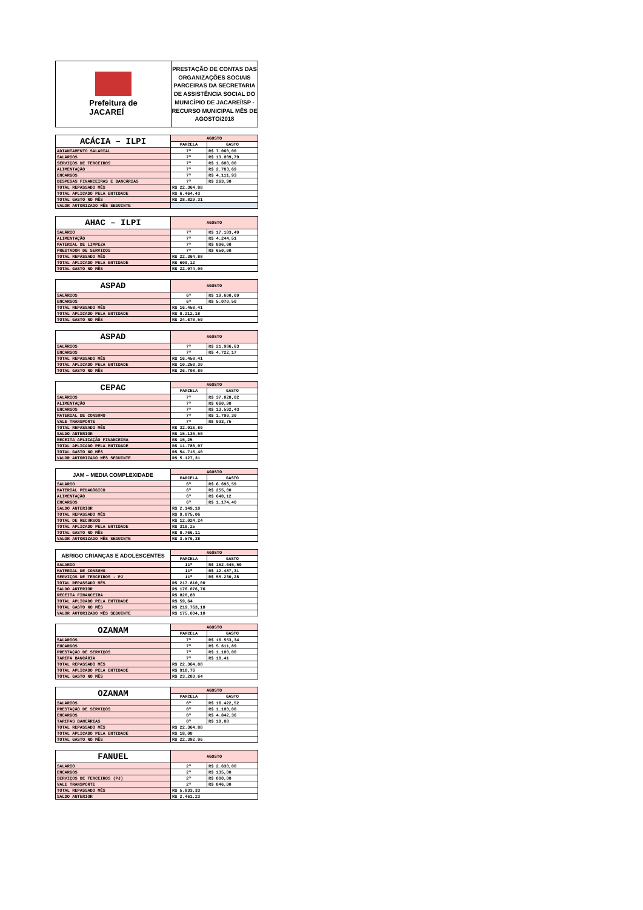Prefeitura de
JACAREÍ
PRESTAÇÃO DE CONTAS DAS ORGANIZAÇÕES SOCIAIS PARCEIRAS DA SECRETARIA DE ASSISTÊNCIA SOCIAL DO MUNICÍPIO DE JACAREÍ/SP - RECURSO MUNICIPAL MÊS DE AGOSTO/2018
| ACÁCIA – ILPI | AGOSTO | |
| --- | --- | --- |
| | PARCELA | GASTO |
| ADIANTAMENTO SALARIAL | 7ª | R$ 7.060,00 |
| SALÁRIOS | 7ª | R$ 13.009,79 |
| SERVIÇOS DE TERCEIROS | 7ª | R$ 1.600,00 |
| ALIMENTAÇÃO | 7ª | R$ 2.783,69 |
| ENCARGOS | 7ª | R$ 4.111,93 |
| DESPESAS FINANCEIRAS E BANCÁRIAS | 7ª | R$ 263,90 |
| TOTAL REPASSADO MÊS | R$ 22.364,88 | |
| TOTAL APLICADO PELA ENTIDADE | R$ 6.464,43 | |
| TOTAL GASTO NO MÊS | R$ 28.829,31 | |
| VALOR AUTORIZADO MÊS SEGUINTE | | |
| AHAC – ILPI | AGOSTO | |
| --- | --- | --- |
| SALÁRIO | 7ª | R$ 17.183,49 |
| ALIMENTAÇÃO | 7ª | R$ 4.244,51 |
| MATERIAL DE LIMPEZA | 7ª | R$ 896,00 |
| PRESTADOR DE SERVIÇOS | 7ª | R$ 650,00 |
| TOTAL REPASSADO MÊS | R$ 22.364,88 | |
| TOTAL APLICADO PELA ENTIDADE | R$ 609,12 | |
| TOTAL GASTO NO MÊS | R$ 22.974,00 | |
| ASPAD | AGOSTO | |
| --- | --- | --- |
| SALÁRIOS | 6ª | R$ 19.600,09 |
| ENCARGOS | 6ª | R$ 5.070,50 |
| TOTAL REPASSADO MÊS | R$ 16.458,41 | |
| TOTAL APLICADO PELA ENTIDADE | R$ 8.212,18 | |
| TOTAL GASTO NO MÊS | R$ 24.670,59 | |
| ASPAD | AGOSTO | |
| --- | --- | --- |
| SALÁRIOS | 7ª | R$ 21.986,63 |
| ENCARGOS | 7ª | R$ 4.722,17 |
| TOTAL REPASSADO MÊS | R$ 16.458,41 | |
| TOTAL APLICADO PELA ENTIDADE | R$ 10.250,39 | |
| TOTAL GASTO NO MÊS | R$ 26.708,80 | |
| CEPAC | AGOSTO | |
| --- | --- | --- |
| | PARCELA | GASTO |
| SALÁRIOS | 7ª | R$ 37.828,02 |
| ALIMENTAÇÃO | 7ª | R$ 660,90 |
| ENCARGOS | 7ª | R$ 13.592,43 |
| MATERIAL DE CONSUMO | 7ª | R$ 1.700,30 |
| VALE TRANSPORTE | 7ª | R$ 933,75 |
| TOTAL REPASSADO MÊS | R$ 32.916,89 | |
| SALDO ANTERIOR | R$ 15.130,50 | |
| RECEITA APLICAÇÃO FINANCEIRA | R$ 15,25 | |
| TOTAL APLICADO PELA ENTIDADE | R$ 11.780,07 | |
| TOTAL GASTO NO MÊS | R$ 54.715,40 | |
| VALOR AUTORIZADO MÊS SEGUINTE | R$ 5.127,31 | |
| JAM – MEDIA COMPLEXIDADE | AGOSTO | |
| --- | --- | --- |
| | PARCELA | GASTO |
| SALÁRIO | 6ª | R$ 6.696,59 |
| MATERIAL PEDAGÓGICO | 6ª | R$ 255,00 |
| ALIMENTAÇÃO | 6ª | R$ 640,12 |
| ENCARGOS | 6ª | R$ 1.174,40 |
| SALDO ANTERIOR | R$ 2.149,18 | |
| TOTAL REPASSADO MÊS | R$ 9.875,06 | |
| TOTAL DE RECURSOS | R$ 12.024,24 | |
| TOTAL APLICADO PELA ENTIDADE | R$ 318,25 | |
| TOTAL GASTO NO MÊS | R$ 8.766,11 | |
| VALOR AUTORIZADO MÊS SEGUINTE | R$ 3.576,38 | |
| ABRIGO CRIANÇAS E ADOLESCENTES | AGOSTO | |
| --- | --- | --- |
| | PARCELA | GASTO |
| SALARIO | 11ª | R$ 152.045,59 |
| MATERIAL DE CONSUMO | 11ª | R$ 12.487,31 |
| SERVIÇOS DE TERCEIROS - PJ | 11ª | R$ 55.230,28 |
| TOTAL REPASSADO MÊS | R$ 217.810,00 | |
| SALDO ANTERIOR | R$ 176.076,76 | |
| RECEITA FINANCEIRA | R$ 820,88 | |
| TOTAL APLICADO PELA ENTIDADE | R$ 59,64 | |
| TOTAL GASTO NO MÊS | R$ 219.763,18 | |
| VALOR AUTORIZADO MÊS SEGUINTE | R$ 175.004,10 | |
| OZANAM | AGOSTO | |
| --- | --- | --- |
| | PARCELA | GASTO |
| SALÁRIOS | 7ª | R$ 16.553,34 |
| ENCARGOS | 7ª | R$ 5.611,89 |
| PRESTAÇÃO DE SERVIÇOS | 7ª | R$ 1.100,00 |
| TARIFA BANCÁRIA | 7ª | R$ 18,41 |
| TOTAL REPASSADO MÊS | R$ 22.364,88 | |
| TOTAL APLICADO PELA ENTIDADE | R$ 918,76 | |
| TOTAL GASTO NO MÊS | R$ 23.283,64 | |
| OZANAM | AGOSTO | |
| --- | --- | --- |
| | PARCELA | GASTO |
| SALÁRIOS | 8ª | R$ 16.422,52 |
| PRESTAÇÃO DE SERVIÇOS | 8ª | R$ 1.100,00 |
| ENCARGOS | 8ª | R$ 4.842,36 |
| TARIFAS BANCÁRIAS | 8ª | R$ 18,08 |
| TOTAL REPASSADO MÊS | R$ 22.364,88 | |
| TOTAL APLICADO PELA ENTIDADE | R$ 18,08 | |
| TOTAL GASTO NO MÊS | R$ 22.382,96 | |
| FANUEL | AGOSTO | |
| --- | --- | --- |
| SALARIO | 2ª | R$ 2.630,00 |
| ENCARGOS | 2ª | R$ 135,00 |
| SERVIÇOS DE TERCEIROS (PJ) | 2ª | R$ 800,00 |
| VALE TRANSPORTE | 2ª | R$ 846,00 |
| TOTAL REPASSADO MÊS | R$ 5.833,33 | |
| SALDO ANTERIOR | R$ 2.461,23 | |